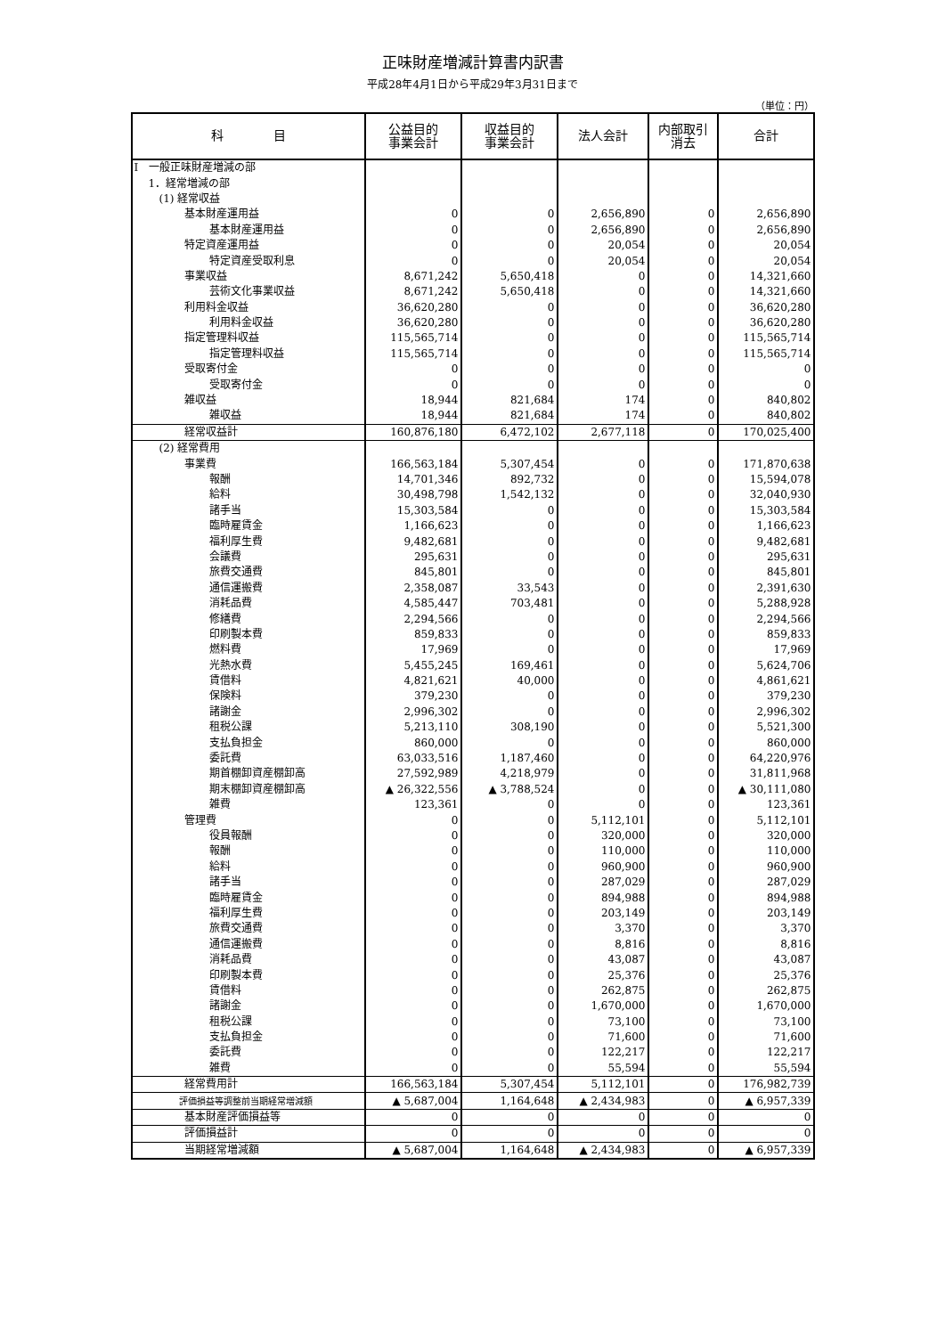正味財産増減計算書内訳書
平成28年4月1日から平成29年3月31日まで
（単位：円）
| 科 目 | 公益目的 事業会計 | 収益目的 事業会計 | 法人会計 | 内部取引 消去 | 合計 |
| --- | --- | --- | --- | --- | --- |
| Ⅰ 一般正味財産増減の部 | | | | | |
| 1．経常増減の部 | | | | | |
| (1) 経常収益 | | | | | |
| 基本財産運用益 | 0 | 0 | 2,656,890 | 0 | 2,656,890 |
| 基本財産運用益 | 0 | 0 | 2,656,890 | 0 | 2,656,890 |
| 特定資産運用益 | 0 | 0 | 20,054 | 0 | 20,054 |
| 特定資産受取利息 | 0 | 0 | 20,054 | 0 | 20,054 |
| 事業収益 | 8,671,242 | 5,650,418 | 0 | 0 | 14,321,660 |
| 芸術文化事業収益 | 8,671,242 | 5,650,418 | 0 | 0 | 14,321,660 |
| 利用料金収益 | 36,620,280 | 0 | 0 | 0 | 36,620,280 |
| 利用料金収益 | 36,620,280 | 0 | 0 | 0 | 36,620,280 |
| 指定管理料収益 | 115,565,714 | 0 | 0 | 0 | 115,565,714 |
| 指定管理料収益 | 115,565,714 | 0 | 0 | 0 | 115,565,714 |
| 受取寄付金 | 0 | 0 | 0 | 0 | 0 |
| 受取寄付金 | 0 | 0 | 0 | 0 | 0 |
| 雑収益 | 18,944 | 821,684 | 174 | 0 | 840,802 |
| 雑収益 | 18,944 | 821,684 | 174 | 0 | 840,802 |
| 経常収益計 | 160,876,180 | 6,472,102 | 2,677,118 | 0 | 170,025,400 |
| (2) 経常費用 | | | | | |
| 事業費 | 166,563,184 | 5,307,454 | 0 | 0 | 171,870,638 |
| 報酬 | 14,701,346 | 892,732 | 0 | 0 | 15,594,078 |
| 給料 | 30,498,798 | 1,542,132 | 0 | 0 | 32,040,930 |
| 諸手当 | 15,303,584 | 0 | 0 | 0 | 15,303,584 |
| 臨時雇賃金 | 1,166,623 | 0 | 0 | 0 | 1,166,623 |
| 福利厚生費 | 9,482,681 | 0 | 0 | 0 | 9,482,681 |
| 会議費 | 295,631 | 0 | 0 | 0 | 295,631 |
| 旅費交通費 | 845,801 | 0 | 0 | 0 | 845,801 |
| 通信運搬費 | 2,358,087 | 33,543 | 0 | 0 | 2,391,630 |
| 消耗品費 | 4,585,447 | 703,481 | 0 | 0 | 5,288,928 |
| 修繕費 | 2,294,566 | 0 | 0 | 0 | 2,294,566 |
| 印刷製本費 | 859,833 | 0 | 0 | 0 | 859,833 |
| 燃料費 | 17,969 | 0 | 0 | 0 | 17,969 |
| 光熱水費 | 5,455,245 | 169,461 | 0 | 0 | 5,624,706 |
| 賃借料 | 4,821,621 | 40,000 | 0 | 0 | 4,861,621 |
| 保険料 | 379,230 | 0 | 0 | 0 | 379,230 |
| 諸謝金 | 2,996,302 | 0 | 0 | 0 | 2,996,302 |
| 租税公課 | 5,213,110 | 308,190 | 0 | 0 | 5,521,300 |
| 支払負担金 | 860,000 | 0 | 0 | 0 | 860,000 |
| 委託費 | 63,033,516 | 1,187,460 | 0 | 0 | 64,220,976 |
| 期首棚卸資産棚卸高 | 27,592,989 | 4,218,979 | 0 | 0 | 31,811,968 |
| 期末棚卸資産棚卸高 | ▲ 26,322,556 | ▲ 3,788,524 | 0 | 0 | ▲ 30,111,080 |
| 雑費 | 123,361 | 0 | 0 | 0 | 123,361 |
| 管理費 | 0 | 0 | 5,112,101 | 0 | 5,112,101 |
| 役員報酬 | 0 | 0 | 320,000 | 0 | 320,000 |
| 報酬 | 0 | 0 | 110,000 | 0 | 110,000 |
| 給料 | 0 | 0 | 960,900 | 0 | 960,900 |
| 諸手当 | 0 | 0 | 287,029 | 0 | 287,029 |
| 臨時雇賃金 | 0 | 0 | 894,988 | 0 | 894,988 |
| 福利厚生費 | 0 | 0 | 203,149 | 0 | 203,149 |
| 旅費交通費 | 0 | 0 | 3,370 | 0 | 3,370 |
| 通信運搬費 | 0 | 0 | 8,816 | 0 | 8,816 |
| 消耗品費 | 0 | 0 | 43,087 | 0 | 43,087 |
| 印刷製本費 | 0 | 0 | 25,376 | 0 | 25,376 |
| 賃借料 | 0 | 0 | 262,875 | 0 | 262,875 |
| 諸謝金 | 0 | 0 | 1,670,000 | 0 | 1,670,000 |
| 租税公課 | 0 | 0 | 73,100 | 0 | 73,100 |
| 支払負担金 | 0 | 0 | 71,600 | 0 | 71,600 |
| 委託費 | 0 | 0 | 122,217 | 0 | 122,217 |
| 雑費 | 0 | 0 | 55,594 | 0 | 55,594 |
| 経常費用計 | 166,563,184 | 5,307,454 | 5,112,101 | 0 | 176,982,739 |
| 評価損益等調整前当期経常増減額 | ▲ 5,687,004 | 1,164,648 | ▲ 2,434,983 | 0 | ▲ 6,957,339 |
| 基本財産評価損益等 | 0 | 0 | 0 | 0 | 0 |
| 評価損益計 | 0 | 0 | 0 | 0 | 0 |
| 当期経常増減額 | ▲ 5,687,004 | 1,164,648 | ▲ 2,434,983 | 0 | ▲ 6,957,339 |